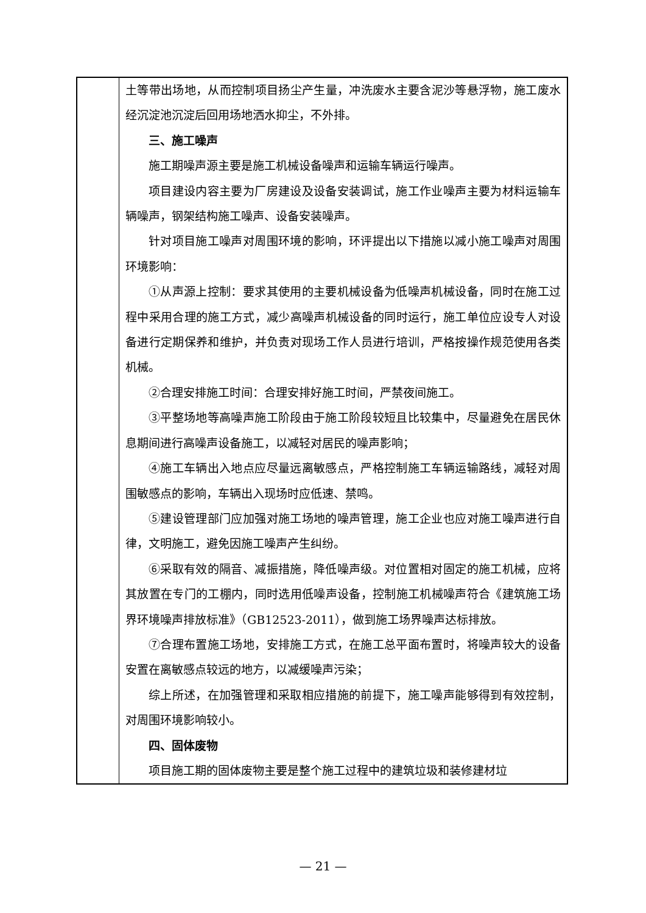| | 土等带出场地，从而控制项目扬尘产生量，冲洗废水主要含泥沙等悬浮物，施工废水经沉淀池沉淀后回用场地洒水抑尘，不外排。 三、施工噪声 施工期噪声源主要是施工机械设备噪声和运输车辆运行噪声。 项目建设内容主要为厂房建设及设备安装调试，施工作业噪声主要为材料运输车辆噪声，钢架结构施工噪声、设备安装噪声。 针对项目施工噪声对周围环境的影响，环评提出以下措施以减小施工噪声对周围环境影响： ①从声源上控制：要求其使用的主要机械设备为低噪声机械设备，同时在施工过程中采用合理的施工方式，减少高噪声机械设备的同时运行，施工单位应设专人对设备进行定期保养和维护，并负责对现场工作人员进行培训，严格按操作规范使用各类机械。 ②合理安排施工时间：合理安排好施工时间，严禁夜间施工。 ③平整场地等高噪声施工阶段由于施工阶段较短且比较集中，尽量避免在居民休息期间进行高噪声设备施工，以减轻对居民的噪声影响； ④施工车辆出入地点应尽量远离敏感点，严格控制施工车辆运输路线，减轻对周围敏感点的影响，车辆出入现场时应低速、禁鸣。 ⑤建设管理部门应加强对施工场地的噪声管理，施工企业也应对施工噪声进行自律，文明施工，避免因施工噪声产生纠纷。 ⑥采取有效的隔音、减振措施，降低噪声级。对位置相对固定的施工机械，应将其放置在专门的工棚内，同时选用低噪声设备，控制施工机械噪声符合《建筑施工场界环境噪声排放标准》（GB12523-2011），做到施工场界噪声达标排放。 ⑦合理布置施工场地，安排施工方式，在施工总平面布置时，将噪声较大的设备安置在离敏感点较远的地方，以减缓噪声污染； 综上所述，在加强管理和采取相应措施的前提下，施工噪声能够得到有效控制，对周围环境影响较小。 四、固体废物 项目施工期的固体废物主要是整个施工过程中的建筑垃圾和装修建材垃 |
— 21 —